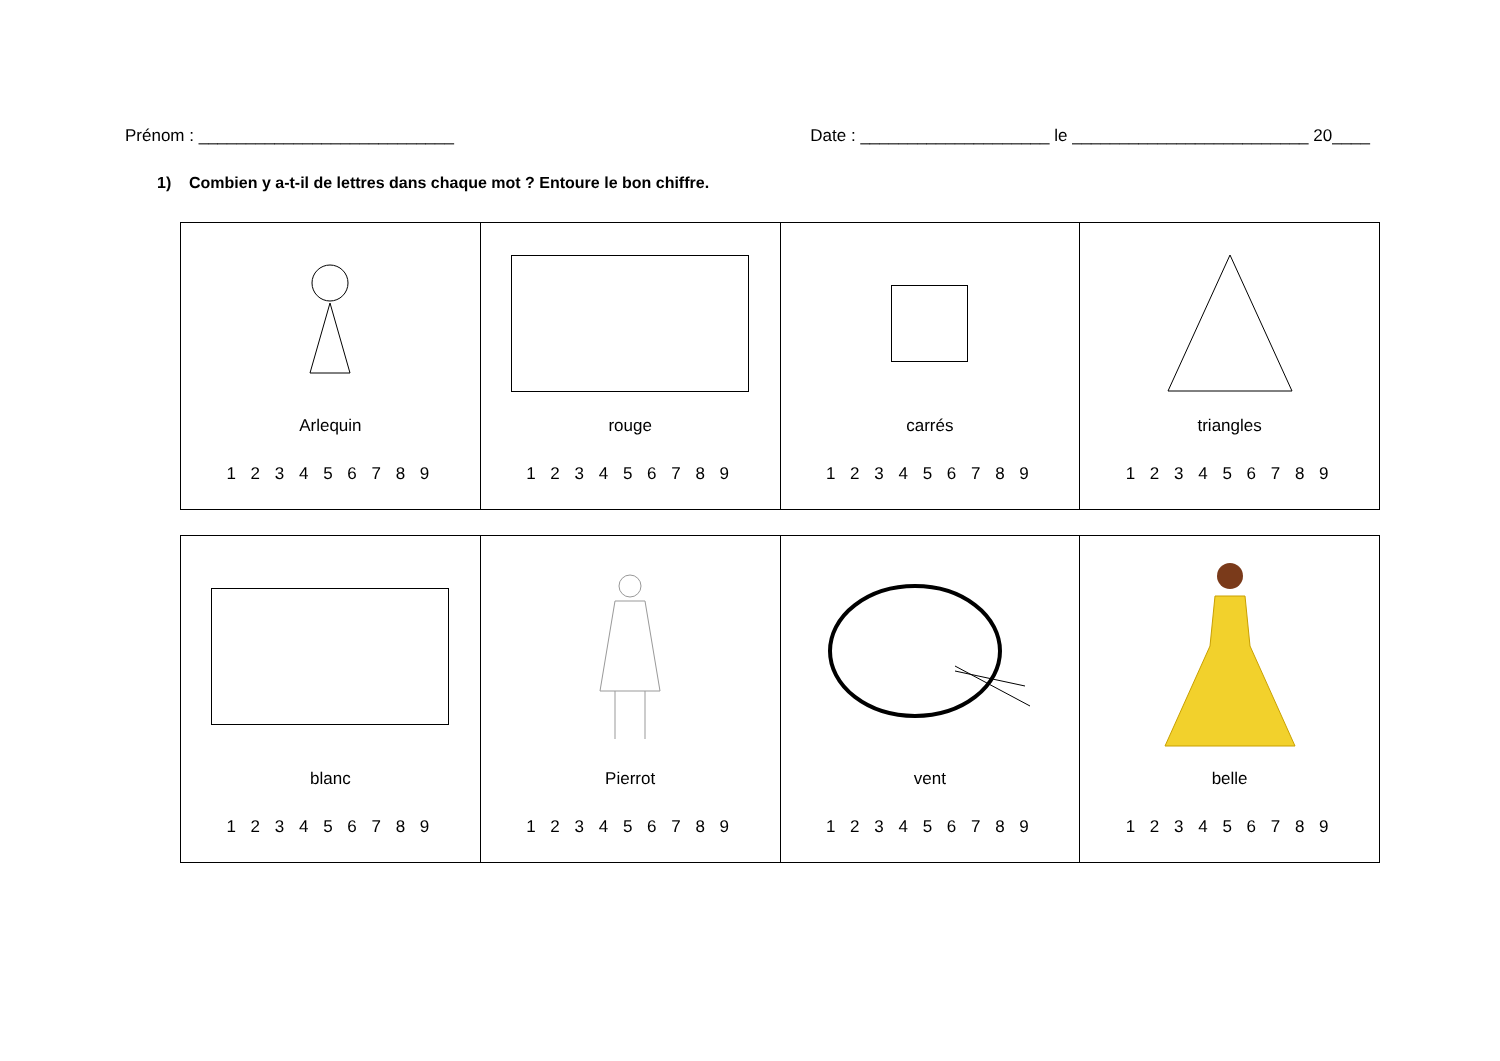Prénom : ___________________________ Date : ____________________ le _________________________ 20____
1) Combien y a-t-il de lettres dans chaque mot ? Entoure le bon chiffre.
| Arlequin 1 2 3 4 5 6 7 8 9 | rouge 1 2 3 4 5 6 7 8 9 | carrés 1 2 3 4 5 6 7 8 9 | triangles 1 2 3 4 5 6 7 8 9 |
| blanc 1 2 3 4 5 6 7 8 9 | Pierrot 1 2 3 4 5 6 7 8 9 | vent 1 2 3 4 5 6 7 8 9 | belle 1 2 3 4 5 6 7 8 9 |